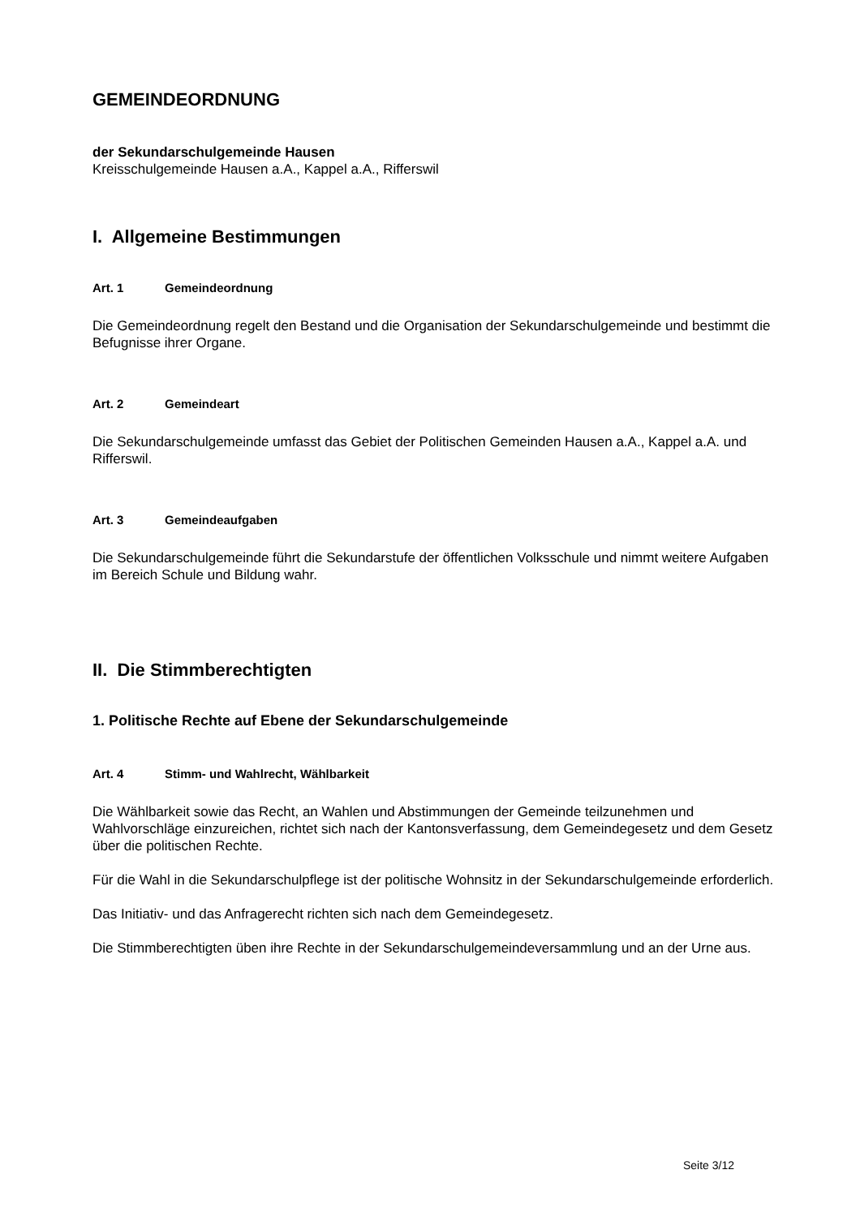GEMEINDEORDNUNG
der Sekundarschulgemeinde Hausen
Kreisschulgemeinde Hausen a.A., Kappel a.A., Rifferswil
I. Allgemeine Bestimmungen
Art. 1 Gemeindeordnung
Die Gemeindeordnung regelt den Bestand und die Organisation der Sekundarschulgemeinde und bestimmt die Befugnisse ihrer Organe.
Art. 2 Gemeindeart
Die Sekundarschulgemeinde umfasst das Gebiet der Politischen Gemeinden Hausen a.A., Kappel a.A. und Rifferswil.
Art. 3 Gemeindeaufgaben
Die Sekundarschulgemeinde führt die Sekundarstufe der öffentlichen Volksschule und nimmt weitere Aufgaben im Bereich Schule und Bildung wahr.
II. Die Stimmberechtigten
1. Politische Rechte auf Ebene der Sekundarschulgemeinde
Art. 4 Stimm- und Wahlrecht, Wählbarkeit
Die Wählbarkeit sowie das Recht, an Wahlen und Abstimmungen der Gemeinde teilzunehmen und Wahlvorschläge einzureichen, richtet sich nach der Kantonsverfassung, dem Gemeindegesetz und dem Gesetz über die politischen Rechte.
Für die Wahl in die Sekundarschulpflege ist der politische Wohnsitz in der Sekundarschulgemeinde erforderlich.
Das Initiativ- und das Anfragerecht richten sich nach dem Gemeindegesetz.
Die Stimmberechtigten üben ihre Rechte in der Sekundarschulgemeindeversammlung und an der Urne aus.
Seite 3/12